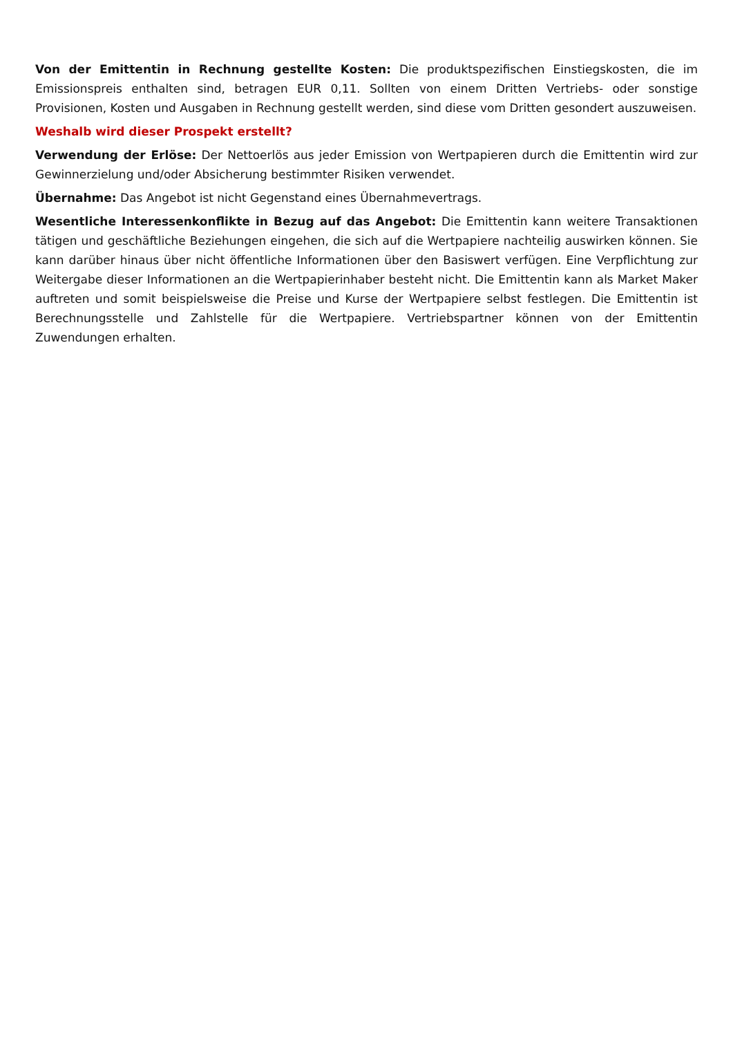Von der Emittentin in Rechnung gestellte Kosten: Die produktspezifischen Einstiegskosten, die im Emissionspreis enthalten sind, betragen EUR 0,11. Sollten von einem Dritten Vertriebs- oder sonstige Provisionen, Kosten und Ausgaben in Rechnung gestellt werden, sind diese vom Dritten gesondert auszuweisen.
Weshalb wird dieser Prospekt erstellt?
Verwendung der Erlöse: Der Nettoerlös aus jeder Emission von Wertpapieren durch die Emittentin wird zur Gewinnerzielung und/oder Absicherung bestimmter Risiken verwendet.
Übernahme: Das Angebot ist nicht Gegenstand eines Übernahmevertrags.
Wesentliche Interessenkonflikte in Bezug auf das Angebot: Die Emittentin kann weitere Transaktionen tätigen und geschäftliche Beziehungen eingehen, die sich auf die Wertpapiere nachteilig auswirken können. Sie kann darüber hinaus über nicht öffentliche Informationen über den Basiswert verfügen. Eine Verpflichtung zur Weitergabe dieser Informationen an die Wertpapierinhaber besteht nicht. Die Emittentin kann als Market Maker auftreten und somit beispielsweise die Preise und Kurse der Wertpapiere selbst festlegen. Die Emittentin ist Berechnungsstelle und Zahlstelle für die Wertpapiere. Vertriebspartner können von der Emittentin Zuwendungen erhalten.